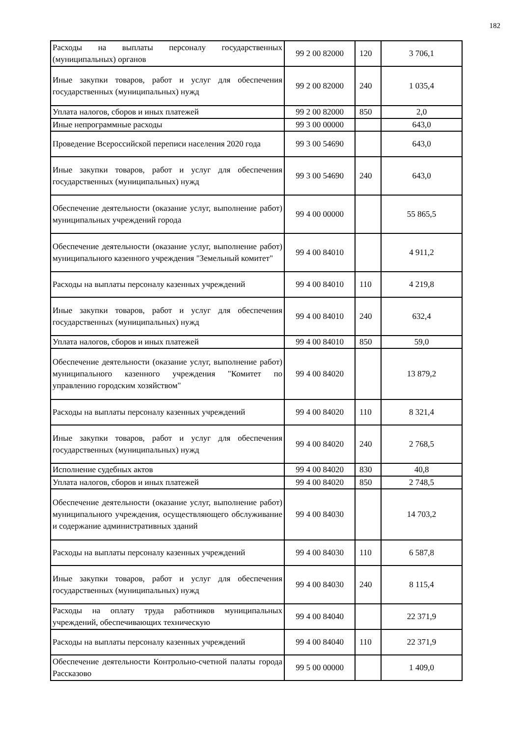182
| Расходы на выплаты персоналу государственных (муниципальных) органов | 99 2 00 82000 | 120 | 3 706,1 |
| Иные закупки товаров, работ и услуг для обеспечения государственных (муниципальных) нужд | 99 2 00 82000 | 240 | 1 035,4 |
| Уплата налогов, сборов и иных платежей | 99 2 00 82000 | 850 | 2,0 |
| Иные непрограммные расходы | 99 3 00 00000 | | 643,0 |
| Проведение Всероссийской переписи населения 2020 года | 99 3 00 54690 | | 643,0 |
| Иные закупки товаров, работ и услуг для обеспечения государственных (муниципальных) нужд | 99 3 00 54690 | 240 | 643,0 |
| Обеспечение деятельности (оказание услуг, выполнение работ) муниципальных учреждений города | 99 4 00 00000 | | 55 865,5 |
| Обеспечение деятельности (оказание услуг, выполнение работ) муниципального казенного учреждения "Земельный комитет" | 99 4 00 84010 | | 4 911,2 |
| Расходы на выплаты персоналу казенных учреждений | 99 4 00 84010 | 110 | 4 219,8 |
| Иные закупки товаров, работ и услуг для обеспечения государственных (муниципальных) нужд | 99 4 00 84010 | 240 | 632,4 |
| Уплата налогов, сборов и иных платежей | 99 4 00 84010 | 850 | 59,0 |
| Обеспечение деятельности (оказание услуг, выполнение работ) муниципального казенного учреждения "Комитет по управлению городским хозяйством" | 99 4 00 84020 | | 13 879,2 |
| Расходы на выплаты персоналу казенных учреждений | 99 4 00 84020 | 110 | 8 321,4 |
| Иные закупки товаров, работ и услуг для обеспечения государственных (муниципальных) нужд | 99 4 00 84020 | 240 | 2 768,5 |
| Исполнение судебных актов | 99 4 00 84020 | 830 | 40,8 |
| Уплата налогов, сборов и иных платежей | 99 4 00 84020 | 850 | 2 748,5 |
| Обеспечение деятельности (оказание услуг, выполнение работ) муниципального учреждения, осуществляющего обслуживание и содержание административных зданий | 99 4 00 84030 | | 14 703,2 |
| Расходы на выплаты персоналу казенных учреждений | 99 4 00 84030 | 110 | 6 587,8 |
| Иные закупки товаров, работ и услуг для обеспечения государственных (муниципальных) нужд | 99 4 00 84030 | 240 | 8 115,4 |
| Расходы на оплату труда работников муниципальных учреждений, обеспечивающих техническую | 99 4 00 84040 | | 22 371,9 |
| Расходы на выплаты персоналу казенных учреждений | 99 4 00 84040 | 110 | 22 371,9 |
| Обеспечение деятельности Контрольно-счетной палаты города Рассказово | 99 5 00 00000 | | 1 409,0 |